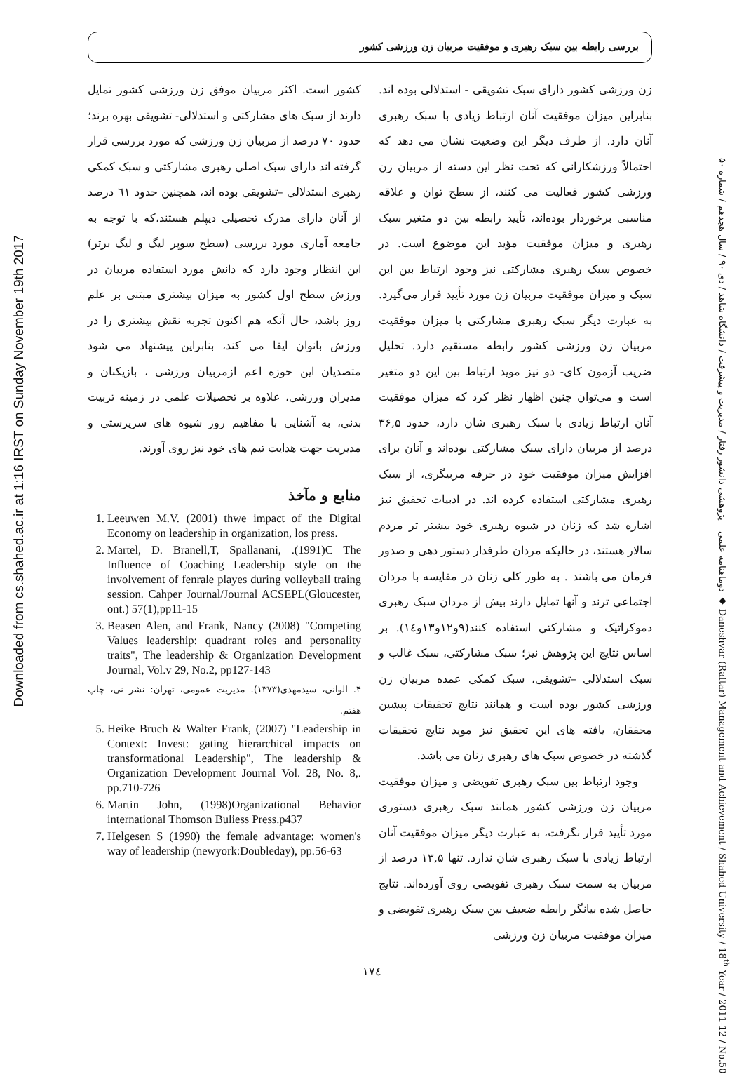Downloaded from cs.shahed.ac.ir at 1:16 IRST on Sunday November 19th 2017
دوماهنامه علمی – پژوهشی دانشور رفتار / مدیریت و پیشرفت / دانشگاه شاهد / دی ۹۰ / سال هجدهم / شماره ۵۰ ◆ Daneshvar (Raftar) Management and Achievement / Shahed University / 18<sup>th</sup> Year / 2011-12 / No.50
بررسی رابطه بین سبک رهبری و موفقیت مربیان زن ورزشی کشور
زن ورزشی کشور دارای سبک تشویقی - استدلالی بوده اند. بنابراین میزان موفقیت آنان ارتباط زیادی با سبک رهبری آنان دارد. از طرف دیگر این وضعیت نشان می دهد که احتمالاً ورزشکارانی که تحت نظر این دسته از مربیان زن ورزشی کشور فعالیت می کنند، از سطح توان و علاقه مناسبی برخوردار بوده‌اند، تأیید رابطه بین دو متغیر سبک رهبری و میزان موفقیت مؤید این موضوع است. در خصوص سبک رهبری مشارکتی نیز وجود ارتباط بین این سبک و میزان موفقیت مربیان زن مورد تأیید قرار می‌گیرد. به عبارت دیگر سبک رهبری مشارکتی با میزان موفقیت مربیان زن ورزشی کشور رابطه مستقیم دارد. تحلیل ضریب آزمون کای- دو نیز موید ارتباط بین این دو متغیر است و می‌توان چنین اظهار نظر کرد که میزان موفقیت آنان ارتباط زیادی با سبک رهبری شان دارد، حدود ۳۶,۵ درصد از مربیان دارای سبک مشارکتی بوده‌اند و آنان برای افزایش میزان موفقیت خود در حرفه مربیگری، از سبک رهبری مشارکتی استفاده کرده اند. در ادبیات تحقیق نیز اشاره شد که زنان در شیوه رهبری خود بیشتر تر مردم سالار هستند، در حالیکه مردان طرفدار دستور دهی و صدور فرمان می باشند . به طور کلی زنان در مقایسه با مردان اجتماعی ترند و آنها تمایل دارند بیش از مردان سبک رهبری دموکراتیک و مشارکتی استفاده کنند(۹و۱۲و۱۳و۱٤). بر اساس نتایج این پژوهش نیز؛ سبک مشارکتی، سبک غالب و سبک استدلالی –تشویقی، سبک کمکی عمده مربیان زن ورزشی کشور بوده است و همانند نتایج تحقیقات پیشین محققان، یافته های این تحقیق نیز موید نتایج تحقیقات گذشته در خصوص سبک های رهبری زنان می باشد.
وجود ارتباط بین سبک رهبری تفویضی و میزان موفقیت مربیان زن ورزشی کشور همانند سبک رهبری دستوری مورد تأیید قرار نگرفت، به عبارت دیگر میزان موفقیت آنان ارتباط زیادی با سبک رهبری شان ندارد. تنها ۱۳,۵ درصد از مربیان به سمت سبک رهبری تفویضی روی آورده‌اند. نتایج حاصل شده بیانگر رابطه ضعیف بین سبک رهبری تفویضی و میزان موفقیت مربیان زن ورزشی
کشور است. اکثر مربیان موفق زن ورزشی کشور تمایل دارند از سبک های مشارکتی و استدلالی- تشویقی بهره برند؛ حدود ۷۰ درصد از مربیان زن ورزشی که مورد بررسی قرار گرفته اند دارای سبک اصلی رهبری مشارکتی و سبک کمکی رهبری استدلالی –تشویقی بوده اند، همچنین حدود ٦۱ درصد از آنان دارای مدرک تحصیلی دیپلم هستند،که با توجه به جامعه آماری مورد بررسی (سطح سوپر لیگ و لیگ برتر) این انتظار وجود دارد که دانش مورد استفاده مربیان در ورزش سطح اول کشور به میزان بیشتری مبتنی بر علم روز باشد، حال آنکه هم اکنون تجربه نقش بیشتری را در ورزش بانوان ایفا می کند، بنابراین پیشنهاد می شود متصدیان این حوزه اعم ازمربیان ورزشی ، بازیکنان و مدیران ورزشی، علاوه بر تحصیلات علمی در زمینه تربیت بدنی، به آشنایی با مفاهیم روز شیوه های سرپرستی و مدیریت جهت هدایت تیم های خود نیز روی آورند.
منابع و مآخذ
1. Leeuwen M.V. (2001) thwe impact of the Digital Economy on leadership in organization, los press.
2. Martel, D. Branell,T, Spallanani, .(1991)C The Influence of Coaching Leadership style on the involvement of fenrale playes during volleyball traing session. Cahper Journal/Journal ACSEPL(Gloucester, ont.) 57(1),pp11-15
3. Beasen Alen, and Frank, Nancy (2008) "Competing Values leadership: quadrant roles and personality traits", The leadership & Organization Development Journal, Vol.v 29, No.2, pp127-143
۴. الوانی، سیدمهدی(۱۳۷۳). مدیریت عمومی، تهران: نشر نی، چاپ هفتم.
5. Heike Bruch & Walter Frank, (2007) "Leadership in Context: Invest: gating hierarchical impacts on transformational Leadership", The leadership & Organization Development Journal Vol. 28, No. 8,. pp.710-726
6. Martin John, (1998)Organizational Behavior international Thomson Buliess Press.p437
7. Helgesen S (1990) the female advantage: women's way of leadership (newyork:Doubleday), pp.56-63
۱۷٤